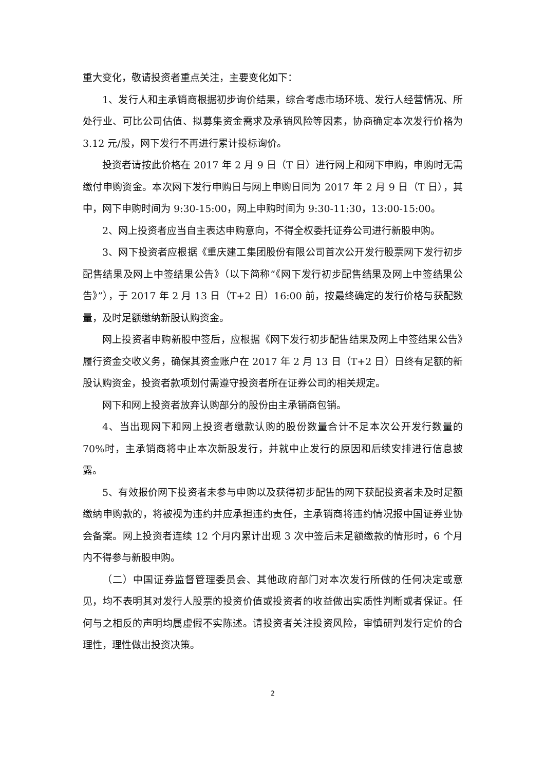重大变化，敬请投资者重点关注，主要变化如下：
1、发行人和主承销商根据初步询价结果，综合考虑市场环境、发行人经营情况、所处行业、可比公司估值、拟募集资金需求及承销风险等因素，协商确定本次发行价格为 3.12 元/股，网下发行不再进行累计投标询价。
投资者请按此价格在 2017 年 2 月 9 日（T 日）进行网上和网下申购，申购时无需缴付申购资金。本次网下发行申购日与网上申购日同为 2017 年 2 月 9 日（T 日），其中，网下申购时间为 9:30-15:00，网上申购时间为 9:30-11:30，13:00-15:00。
2、网上投资者应当自主表达申购意向，不得全权委托证券公司进行新股申购。
3、网下投资者应根据《重庆建工集团股份有限公司首次公开发行股票网下发行初步配售结果及网上中签结果公告》（以下简称“《网下发行初步配售结果及网上中签结果公告》”），于 2017 年 2 月 13 日（T+2 日）16:00 前，按最终确定的发行价格与获配数量，及时足额缴纳新股认购资金。
网上投资者申购新股中签后，应根据《网下发行初步配售结果及网上中签结果公告》履行资金交收义务，确保其资金账户在 2017 年 2 月 13 日（T+2 日）日终有足额的新股认购资金，投资者款项划付需遵守投资者所在证券公司的相关规定。
网下和网上投资者放弃认购部分的股份由主承销商包销。
4、当出现网下和网上投资者缴款认购的股份数量合计不足本次公开发行数量的 70%时，主承销商将中止本次新股发行，并就中止发行的原因和后续安排进行信息披露。
5、有效报价网下投资者未参与申购以及获得初步配售的网下获配投资者未及时足额缴纳申购款的，将被视为违约并应承担违约责任，主承销商将违约情况报中国证券业协会备案。网上投资者连续 12 个月内累计出现 3 次中签后未足额缴款的情形时，6 个月内不得参与新股申购。
（二）中国证券监督管理委员会、其他政府部门对本次发行所做的任何决定或意见，均不表明其对发行人股票的投资价值或投资者的收益做出实质性判断或者保证。任何与之相反的声明均属虚假不实陈述。请投资者关注投资风险，审慎研判发行定价的合理性，理性做出投资决策。
2